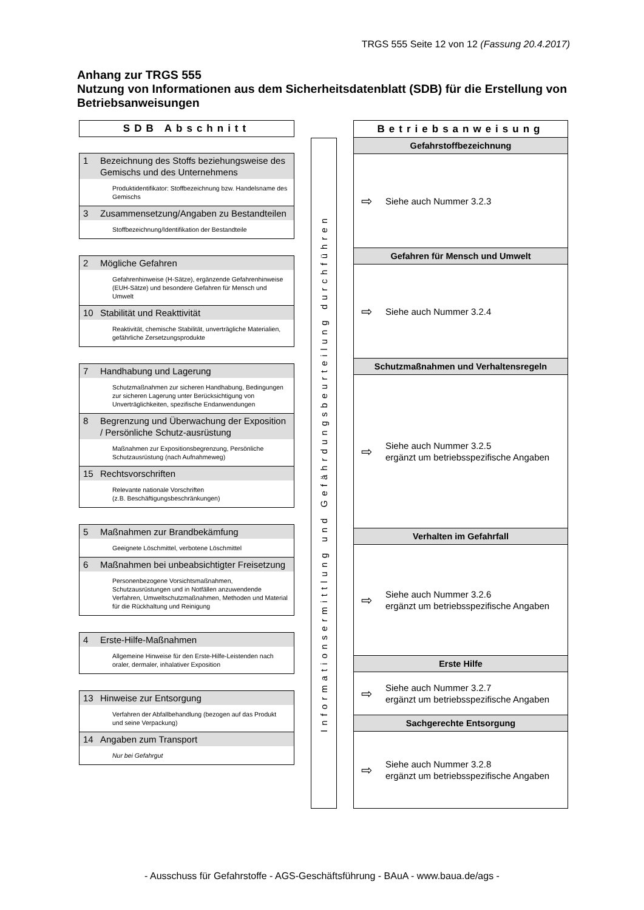TRGS 555 Seite 12 von 12 (Fassung 20.4.2017)
Anhang zur TRGS 555
Nutzung von Informationen aus dem Sicherheitsdatenblatt (SDB) für die Erstellung von Betriebsanweisungen
SDB Abschnitt
1 Bezeichnung des Stoffs beziehungsweise des Gemischs und des Unternehmens
Produktidentifikator: Stoffbezeichnung bzw. Handelsname des Gemischs
3 Zusammensetzung/Angaben zu Bestandteilen
Stoffbezeichnung/Identifikation der Bestandteile
2 Mögliche Gefahren
Gefahrenhinweise (H-Sätze), ergänzende Gefahrenhinweise (EUH-Sätze) und besondere Gefahren für Mensch und Umwelt
10 Stabilität und Reakttivität
Reaktivität, chemische Stabilität, unverträgliche Materialien, gefährliche Zersetzungsprodukte
7 Handhabung und Lagerung
Schutzmaßnahmen zur sicheren Handhabung, Bedingungen zur sicheren Lagerung unter Berücksichtigung von Unverträglichkeiten, spezifische Endanwendungen
8 Begrenzung und Überwachung der Exposition / Persönliche Schutz-ausrüstung
Maßnahmen zur Expositionsbegrenzung, Persönliche Schutzausrüstung (nach Aufnahmeweg)
15 Rechtsvorschriften
Relevante nationale Vorschriften
(z.B. Beschäftigungsbeschränkungen)
5 Maßnahmen zur Brandbekämfung
Geeignete Löschmittel, verbotene Löschmittel
6 Maßnahmen bei unbeabsichtigter Freisetzung
Personenbezogene Vorsichtsmaßnahmen, Schutzausrüstungen und in Notfällen anzuwendende Verfahren, Umweltschutzmaßnahmen, Methoden und Material für die Rückhaltung und Reinigung
4 Erste-Hilfe-Maßnahmen
Allgemeine Hinweise für den Erste-Hilfe-Leistenden nach oraler, dermaler, inhalativer Exposition
13 Hinweise zur Entsorgung
Verfahren der Abfallbehandlung (bezogen auf das Produkt und seine Verpackung)
14 Angaben zum Transport
Nur bei Gefahrgut
Informationsermittlung und Gefährdungsbeurteilung durchführen
Betriebsanweisung
Gefahrstoffbezeichnung
⇨ Siehe auch Nummer 3.2.3
Gefahren für Mensch und Umwelt
⇨ Siehe auch Nummer 3.2.4
Schutzmaßnahmen und Verhaltensregeln
⇨ Siehe auch Nummer 3.2.5
ergänzt um betriebsspezifische Angaben
Verhalten im Gefahrfall
⇨ Siehe auch Nummer 3.2.6
ergänzt um betriebsspezifische Angaben
Erste Hilfe
⇨ Siehe auch Nummer 3.2.7
ergänzt um betriebsspezifische Angaben
Sachgerechte Entsorgung
⇨ Siehe auch Nummer 3.2.8
ergänzt um betriebsspezifische Angaben
- Ausschuss für Gefahrstoffe - AGS-Geschäftsführung - BAuA - www.baua.de/ags -